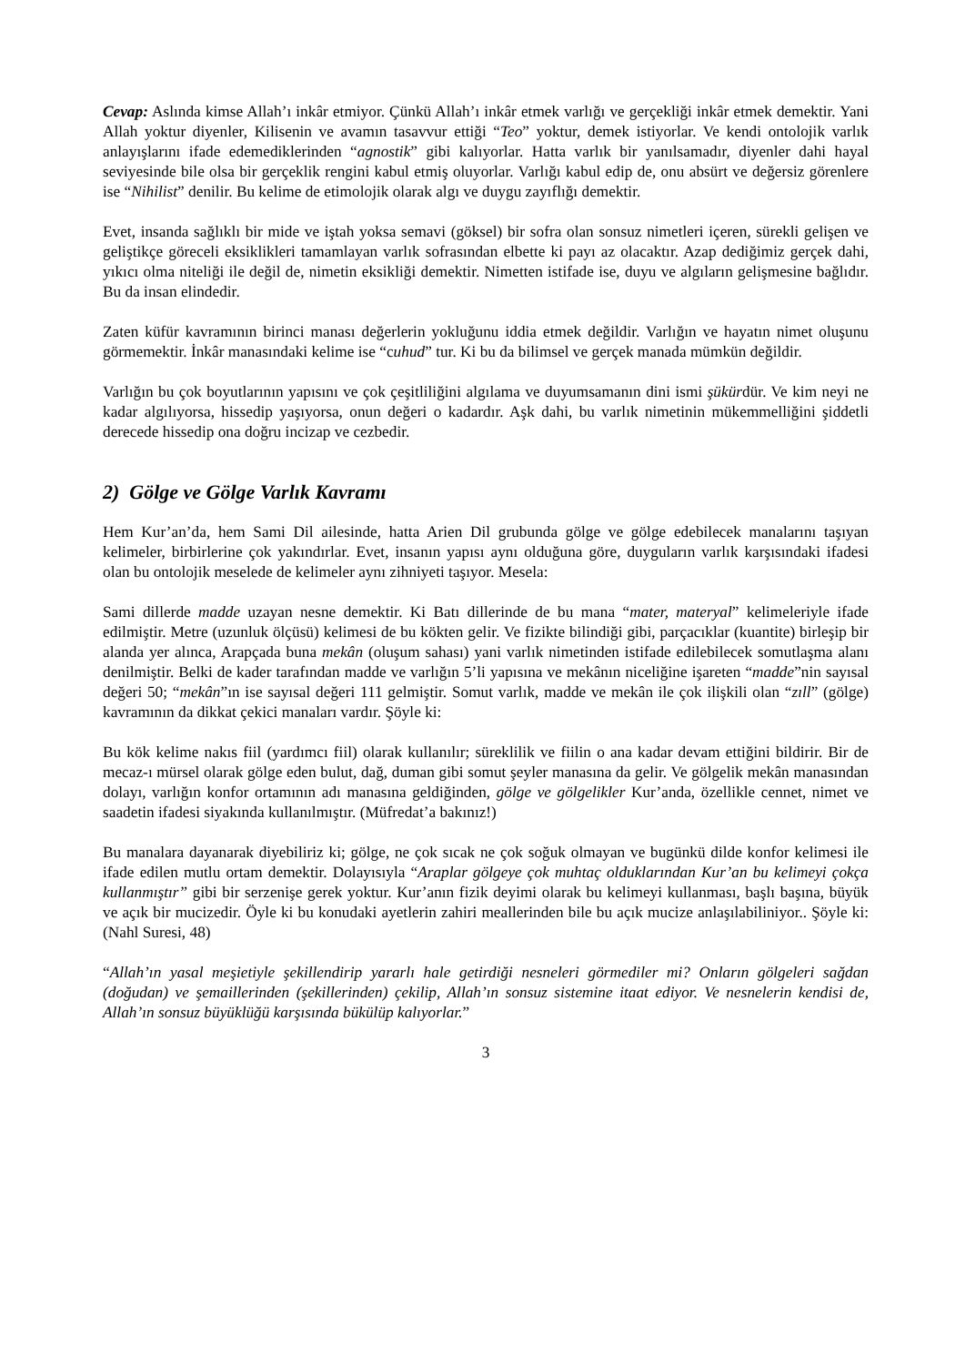Cevap: Aslında kimse Allah’ı inkâr etmiyor. Çünkü Allah’ı inkâr etmek varlığı ve gerçekliği inkâr etmek demektir. Yani Allah yoktur diyenler, Kilisenin ve avamın tasavvur ettiği “Teo” yoktur, demek istiyorlar. Ve kendi ontolojik varlık anlayışlarını ifade edemediklerinden “agnostik” gibi kalıyorlar. Hatta varlık bir yanılsamadır, diyenler dahi hayal seviyesinde bile olsa bir gerçeklik rengini kabul etmiş oluyorlar. Varlığı kabul edip de, onu absürt ve değersiz görenlere ise “Nihilist” denilir. Bu kelime de etimolojik olarak algı ve duygu zayıflığı demektir.
Evet, insanda sağlıklı bir mide ve iştah yoksa semavi (göksel) bir sofra olan sonsuz nimetleri içeren, sürekli gelişen ve geliştikçe göreceli eksiklikleri tamamlayan varlık sofrasından elbette ki payı az olacaktır. Azap dediğimiz gerçek dahi, yıkıcı olma niteliği ile değil de, nimetin eksikliği demektir. Nimetten istifade ise, duyu ve algıların gelişmesine bağlıdır. Bu da insan elindedir.
Zaten küfür kavramının birinci manası değerlerin yokluğunu iddia etmek değildir. Varlığın ve hayatın nimet oluşunu görmemektir. İnkâr manasındaki kelime ise “cuhud” tur. Ki bu da bilimsel ve gerçek manada mümkün değildir.
Varlığın bu çok boyutlarının yapısını ve çok çeşitliliğini algılama ve duyumsamanın dini ismi şükürdür. Ve kim neyi ne kadar algılıyorsa, hissedip yaşıyorsa, onun değeri o kadardır. Aşk dahi, bu varlık nimetinin mükemmelliğini şiddetli derecede hissedip ona doğru incizap ve cezbedir.
2) Gölge ve Gölge Varlık Kavramı
Hem Kur’an’da, hem Sami Dil ailesinde, hatta Arien Dil grubunda gölge ve gölge edebilecek manalarını taşıyan kelimeler, birbirlerine çok yakındırlar. Evet, insanın yapısı aynı olduğuna göre, duyguların varlık karşısındaki ifadesi olan bu ontolojik meselede de kelimeler aynı zihniyeti taşıyor. Mesela:
Sami dillerde madde uzayan nesne demektir. Ki Batı dillerinde de bu mana “mater, materyal” kelimeleriyle ifade edilmiştir. Metre (uzunluk ölçüsü) kelimesi de bu kökten gelir. Ve fizikte bilindiği gibi, parçacıklar (kuantite) birleşip bir alanda yer alınca, Arapçada buna mekân (oluşum sahası) yani varlık nimetinden istifade edilebilecek somutlaşma alanı denilmiştir. Belki de kader tarafından madde ve varlığın 5’li yapısına ve mekânın niceliğine işareten “madde”nin sayısal değeri 50; “mekân”ın ise sayısal değeri 111 gelmiştir. Somut varlık, madde ve mekân ile çok ilişkili olan “zıll” (gölge) kavramının da dikkat çekici manaları vardır. Şöyle ki:
Bu kök kelime nakıs fiil (yardımcı fiil) olarak kullanılır; süreklilik ve fiilin o ana kadar devam ettiğini bildirir. Bir de mecaz-ı mürsel olarak gölge eden bulut, dağ, duman gibi somut şeyler manasına da gelir. Ve gölgelik mekân manasından dolayı, varlığın konfor ortamının adı manasına geldiğinden, gölge ve gölgelikler Kur’anda, özellikle cennet, nimet ve saadetin ifadesi siyakında kullanılmıştır. (Müfredat’a bakınız!)
Bu manalara dayanarak diyebiliriz ki; gölge, ne çok sıcak ne çok soğuk olmayan ve bugünkü dilde konfor kelimesi ile ifade edilen mutlu ortam demektir. Dolayısıyla “Araplar gölgeye çok muhtaç olduklarından Kur’an bu kelimeyi çokça kullanmıştır” gibi bir serzenişe gerek yoktur. Kur’anın fizik deyimi olarak bu kelimeyi kullanması, başlı başına, büyük ve açık bir mucizedir. Öyle ki bu konudaki ayetlerin zahiri meallerinden bile bu açık mucize anlaşılabiliniyor.. Şöyle ki: (Nahl Suresi, 48)
“Allah’ın yasal meşietiyle şekillendirip yararlı hale getirdiği nesneleri görmediler mi? Onların gölgeleri sağdan (doğudan) ve şemaillerinden (şekillerinden) çekilip, Allah’ın sonsuz sistemine itaat ediyor. Ve nesnelerin kendisi de, Allah’ın sonsuz büyüklüğü karşısında bükülüp kalıyorlar.”
3